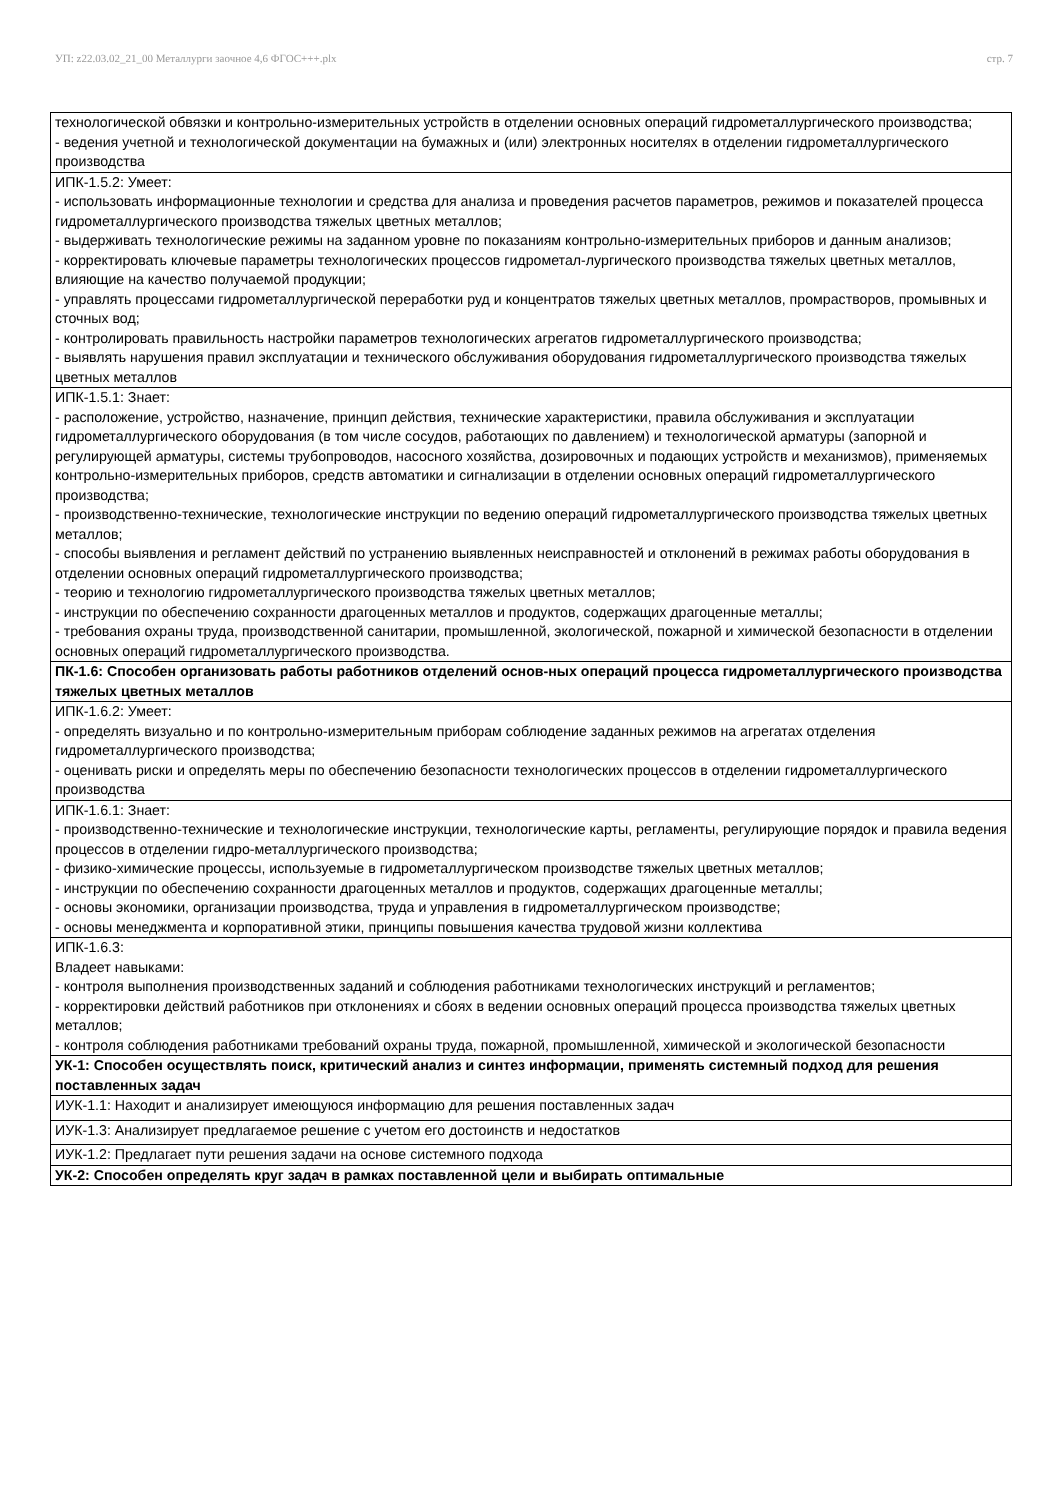УП: z22.03.02_21_00 Металлурги заочное 4,6 ФГОС+++.plx стр. 7
| технологической обвязки и контрольно-измерительных устройств в отделении основных операций гидрометаллургического производства; - ведения учетной и технологической документации на бумажных и (или) электронных носителях в отделении гидрометаллургического производства |
| ИПК-1.5.2: Умеет: - использовать информационные технологии и средства для анализа и проведения расчетов параметров, режимов и показателей процесса гидрометаллургического производства тяжелых цветных металлов; - выдерживать технологические режимы на заданном уровне по показаниям контрольно-измерительных приборов и данным анализов; - корректировать ключевые параметры технологических процессов гидрометал-лургического производства тяжелых цветных металлов, влияющие на качество получаемой продукции; - управлять процессами гидрометаллургической переработки руд и концентратов тяжелых цветных металлов, промрастворов, промывных и сточных вод; - контролировать правильность настройки параметров технологических агрегатов гидрометаллургического производства; - выявлять нарушения правил эксплуатации и технического обслуживания оборудования гидрометаллургического производства тяжелых цветных металлов |
| ИПК-1.5.1: Знает: - расположение, устройство, назначение, принцип действия, технические характеристики, правила обслуживания и эксплуатации гидрометаллургического оборудования (в том числе сосудов, работающих по давлением) и технологической арматуры (запорной и регулирующей арматуры, системы трубопроводов, насосного хозяйства, дозировочных и подающих устройств и механизмов), применяемых контрольно-измерительных приборов, средств автоматики и сигнализации в отделении основных операций гидрометаллургического производства; - производственно-технические, технологические инструкции по ведению операций гидрометаллургического производства тяжелых цветных металлов; - способы выявления и регламент действий по устранению выявленных неисправностей и отклонений в режимах работы оборудования в отделении основных операций гидрометаллургического производства; - теорию и технологию гидрометаллургического производства тяжелых цветных металлов; - инструкции по обеспечению сохранности драгоценных металлов и продуктов, содержащих драгоценные металлы; - требования охраны труда, производственной санитарии, промышленной, экологической, пожарной и химической безопасности в отделении основных операций гидрометаллургического производства. |
| ПК-1.6: Способен организовать работы работников отделений основ-ных операций процесса гидрометаллургического производства тяжелых цветных металлов |
| ИПК-1.6.2: Умеет: - определять визуально и по контрольно-измерительным приборам соблюдение заданных режимов на агрегатах отделения гидрометаллургического производства; - оценивать риски и определять меры по обеспечению безопасности технологических процессов в отделении гидрометаллургического производства |
| ИПК-1.6.1: Знает: - производственно-технические и технологические инструкции, технологические карты, регламенты, регулирующие порядок и правила ведения процессов в отделении гидро-металлургического производства; - физико-химические процессы, используемые в гидрометаллургическом производстве тяжелых цветных металлов; - инструкции по обеспечению сохранности драгоценных металлов и продуктов, содержащих драгоценные металлы; - основы экономики, организации производства, труда и управления в гидрометаллургическом производстве; - основы менеджмента и корпоративной этики, принципы повышения качества трудовой жизни коллектива |
| ИПК-1.6.3: Владеет навыками: - контроля выполнения производственных заданий и соблюдения работниками технологических инструкций и регламентов; - корректировки действий работников при отклонениях и сбоях в ведении основных операций процесса производства тяжелых цветных металлов; - контроля соблюдения работниками требований охраны труда, пожарной, промышленной, химической и экологической безопасности |
| УК-1: Способен осуществлять поиск, критический анализ и синтез информации, применять системный подход для решения поставленных задач |
| ИУК-1.1: Находит и анализирует имеющуюся информацию для решения поставленных задач |
| ИУК-1.3: Анализирует предлагаемое решение с учетом его достоинств и недостатков |
| ИУК-1.2: Предлагает пути решения задачи на основе системного подхода |
| УК-2: Способен определять круг задач в рамках поставленной цели и выбирать оптимальные |